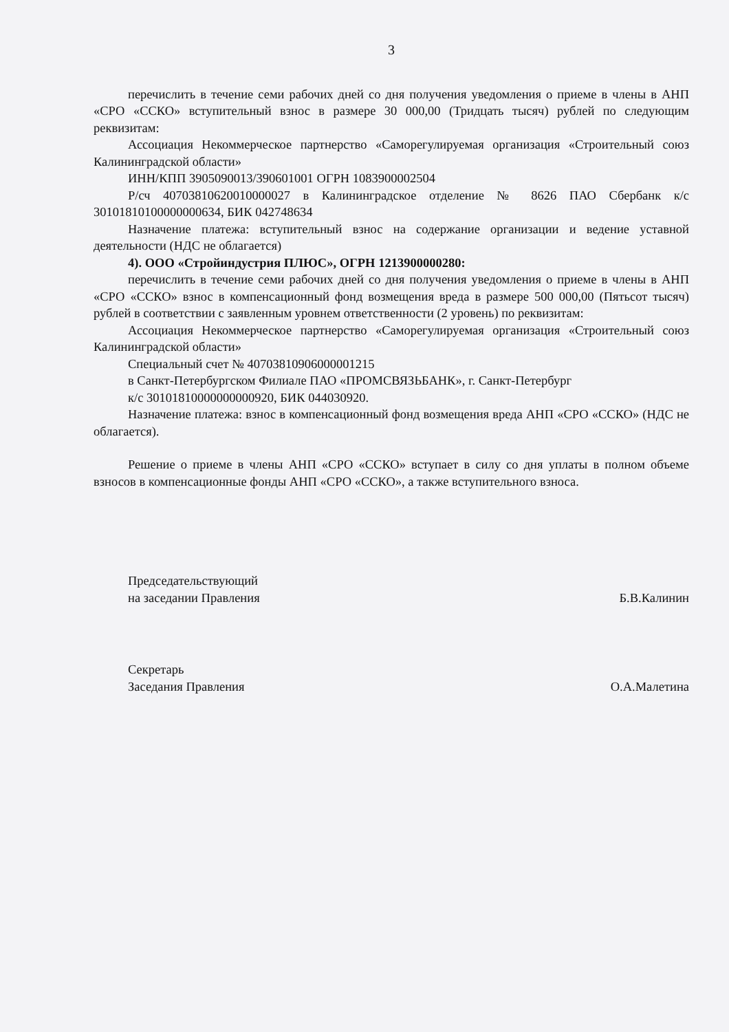3
перечислить в течение семи рабочих дней со дня получения уведомления о приеме в члены в АНП «СРО «ССКО» вступительный взнос в размере 30 000,00 (Тридцать тысяч) рублей по следующим реквизитам:
Ассоциация Некоммерческое партнерство «Саморегулируемая организация «Строительный союз Калининградской области»
ИНН/КПП 3905090013/390601001 ОГРН 1083900002504
Р/сч 40703810620010000027 в Калининградское отделение № 8626 ПАО Сбербанк к/с 30101810100000000634, БИК 042748634
Назначение платежа: вступительный взнос на содержание организации и ведение уставной деятельности (НДС не облагается)
4). ООО «Стройиндустрия ПЛЮС», ОГРН 1213900000280:
перечислить в течение семи рабочих дней со дня получения уведомления о приеме в члены в АНП «СРО «ССКО» взнос в компенсационный фонд возмещения вреда в размере 500 000,00 (Пятьсот тысяч) рублей в соответствии с заявленным уровнем ответственности (2 уровень) по реквизитам:
Ассоциация Некоммерческое партнерство «Саморегулируемая организация «Строительный союз Калининградской области»
Специальный счет № 40703810906000001215
в Санкт-Петербургском Филиале ПАО «ПРОМСВЯЗЬБАНК», г. Санкт-Петербург
к/с 30101810000000000920, БИК 044030920.
Назначение платежа: взнос в компенсационный фонд возмещения вреда АНП «СРО «ССКО» (НДС не облагается).
Решение о приеме в члены АНП «СРО «ССКО» вступает в силу со дня уплаты в полном объеме взносов в компенсационные фонды АНП «СРО «ССКО», а также вступительного взноса.
Председательствующий
на заседании Правления
Б.В.Калинин
Секретарь
Заседания Правления
О.А.Малетина